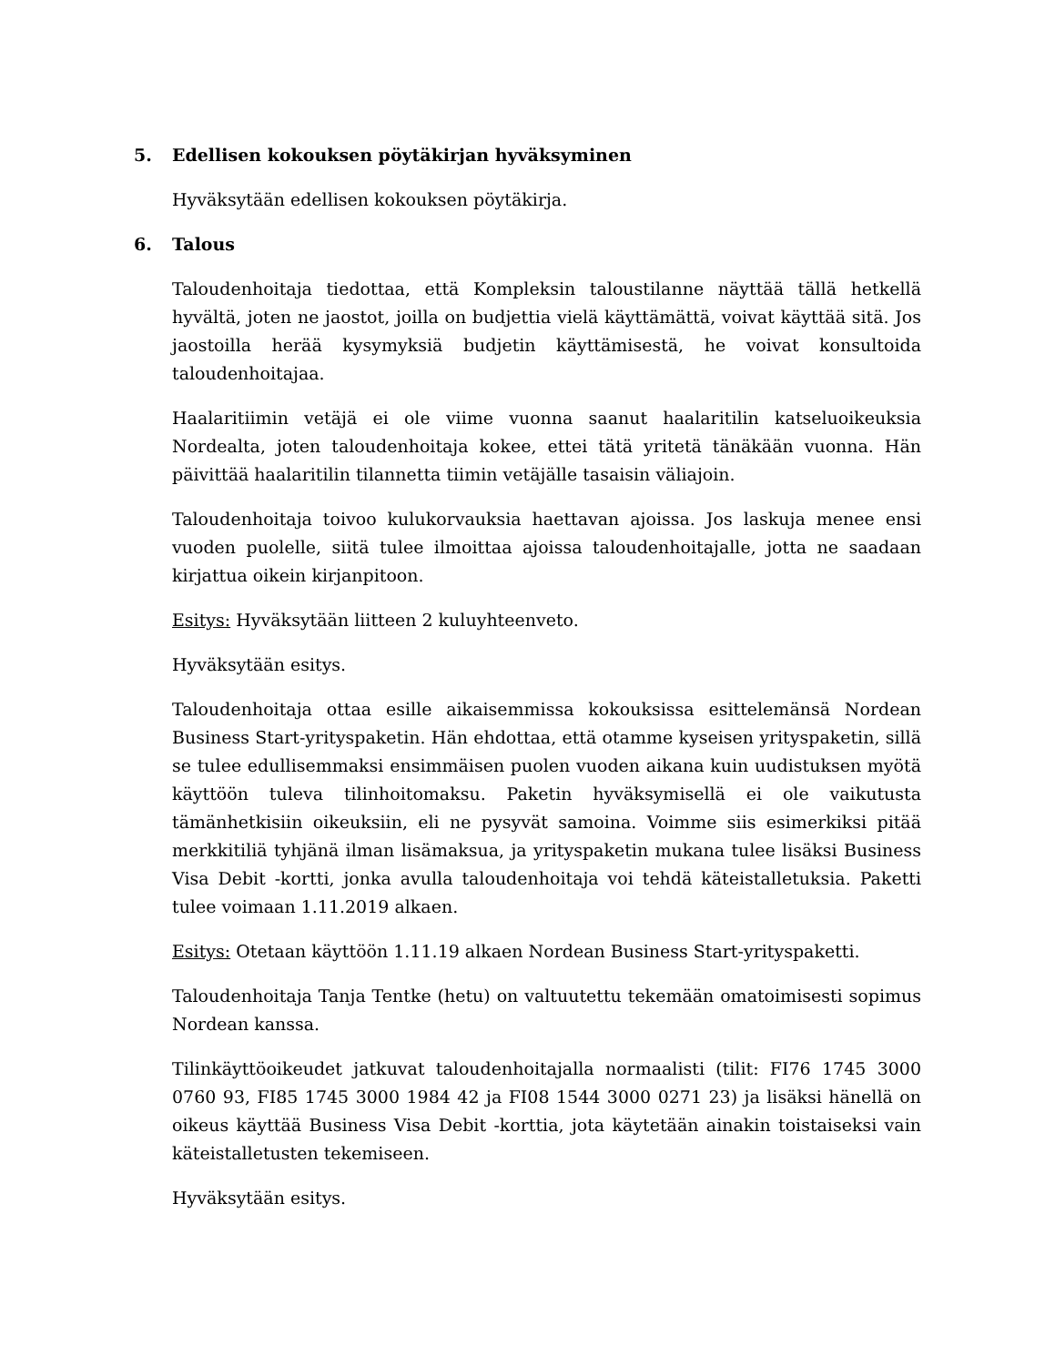5. Edellisen kokouksen pöytäkirjan hyväksyminen
Hyväksytään edellisen kokouksen pöytäkirja.
6. Talous
Taloudenhoitaja tiedottaa, että Kompleksin taloustilanne näyttää tällä hetkellä hyvältä, joten ne jaostot, joilla on budjettia vielä käyttämättä, voivat käyttää sitä. Jos jaostoilla herää kysymyksiä budjetin käyttämisestä, he voivat konsultoida taloudenhoitajaa.
Haalaritiimin vetäjä ei ole viime vuonna saanut haalaritilin katseluoikeuksia Nordealta, joten taloudenhoitaja kokee, ettei tätä yritetä tänäkään vuonna. Hän päivittää haalaritilin tilannetta tiimin vetäjälle tasaisin väliajoin.
Taloudenhoitaja toivoo kulukorvauksia haettavan ajoissa. Jos laskuja menee ensi vuoden puolelle, siitä tulee ilmoittaa ajoissa taloudenhoitajalle, jotta ne saadaan kirjattua oikein kirjanpitoon.
Esitys: Hyväksytään liitteen 2 kuluyhteenveto.
Hyväksytään esitys.
Taloudenhoitaja ottaa esille aikaisemmissa kokouksissa esittelemänsä Nordean Business Start-yrityspaketin. Hän ehdottaa, että otamme kyseisen yrityspaketin, sillä se tulee edullisemmaksi ensimmäisen puolen vuoden aikana kuin uudistuksen myötä käyttöön tuleva tilinhoitomaksu. Paketin hyväksymisellä ei ole vaikutusta tämänhetkisiin oikeuksiin, eli ne pysyvät samoina. Voimme siis esimerkiksi pitää merkkitiliä tyhjänä ilman lisämaksua, ja yrityspaketin mukana tulee lisäksi Business Visa Debit -kortti, jonka avulla taloudenhoitaja voi tehdä käteistalletuksia. Paketti tulee voimaan 1.11.2019 alkaen.
Esitys: Otetaan käyttöön 1.11.19 alkaen Nordean Business Start-yrityspaketti.
Taloudenhoitaja Tanja Tentke (hetu) on valtuutettu tekemään omatoimisesti sopimus Nordean kanssa.
Tilinkäyttöoikeudet jatkuvat taloudenhoitajalla normaalisti (tilit: FI76 1745 3000 0760 93, FI85 1745 3000 1984 42 ja FI08 1544 3000 0271 23) ja lisäksi hänellä on oikeus käyttää Business Visa Debit -korttia, jota käytetään ainakin toistaiseksi vain käteistalletusten tekemiseen.
Hyväksytään esitys.